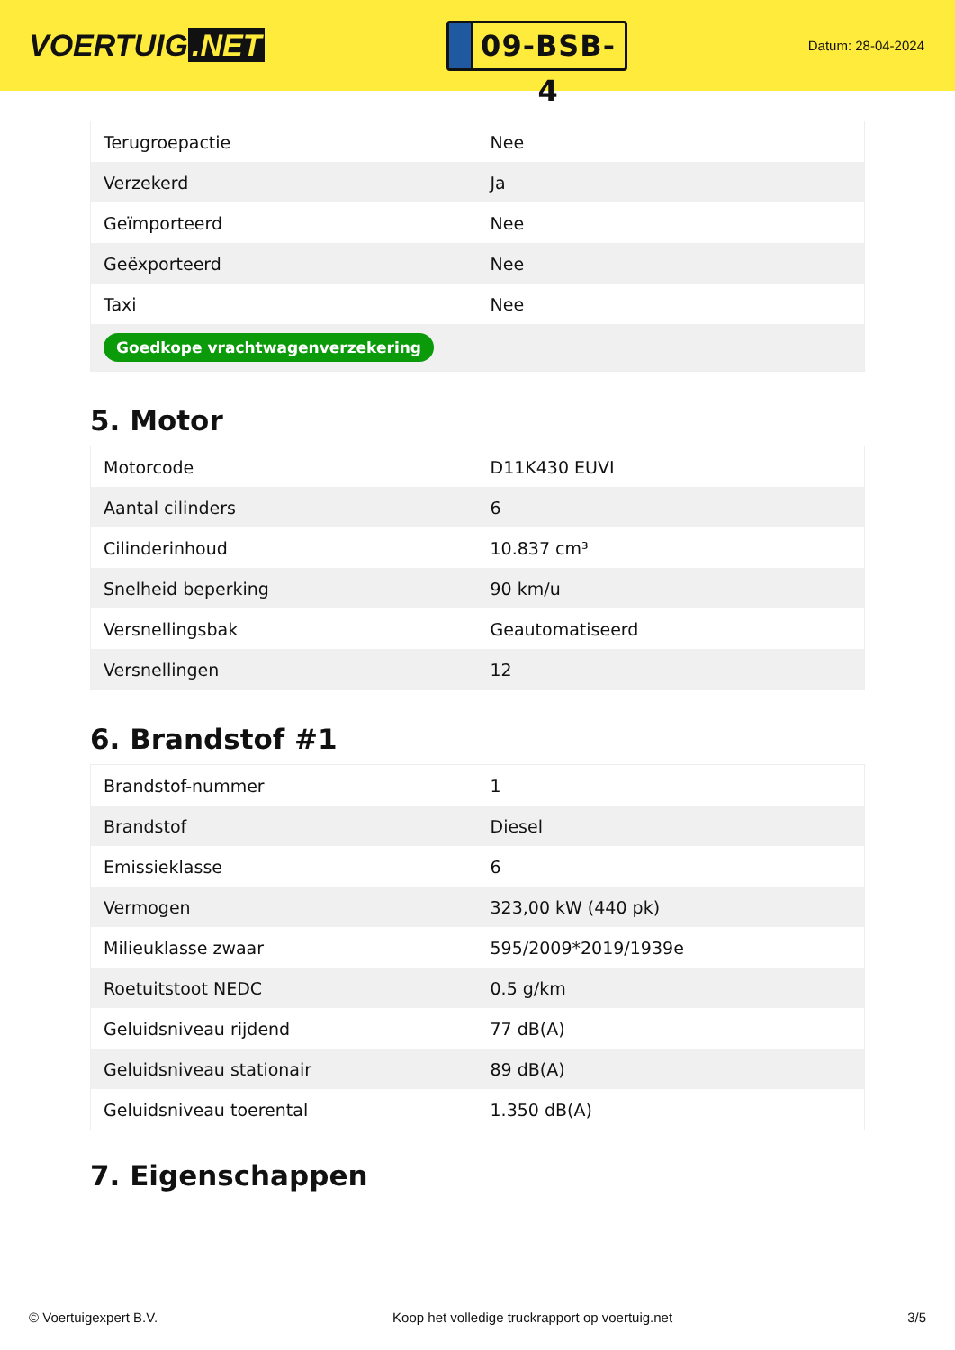VOERTUIG.NET
09-BSB-4
Datum: 28-04-2024
| Terugroepactie | Nee |
| Verzekerd | Ja |
| Geïmporteerd | Nee |
| Geëxporteerd | Nee |
| Taxi | Nee |
| Goedkope vrachtwagenverzekering | |
5. Motor
| Motorcode | D11K430 EUVI |
| Aantal cilinders | 6 |
| Cilinderinhoud | 10.837 cm³ |
| Snelheid beperking | 90 km/u |
| Versnellingsbak | Geautomatiseerd |
| Versnellingen | 12 |
6. Brandstof #1
| Brandstof-nummer | 1 |
| Brandstof | Diesel |
| Emissieklasse | 6 |
| Vermogen | 323,00 kW (440 pk) |
| Milieuklasse zwaar | 595/2009*2019/1939e |
| Roetuitstoot NEDC | 0.5 g/km |
| Geluidsniveau rijdend | 77 dB(A) |
| Geluidsniveau stationair | 89 dB(A) |
| Geluidsniveau toerental | 1.350 dB(A) |
7. Eigenschappen
© Voertuigexpert B.V. Koop het volledige truckrapport op voertuig.net 3/5